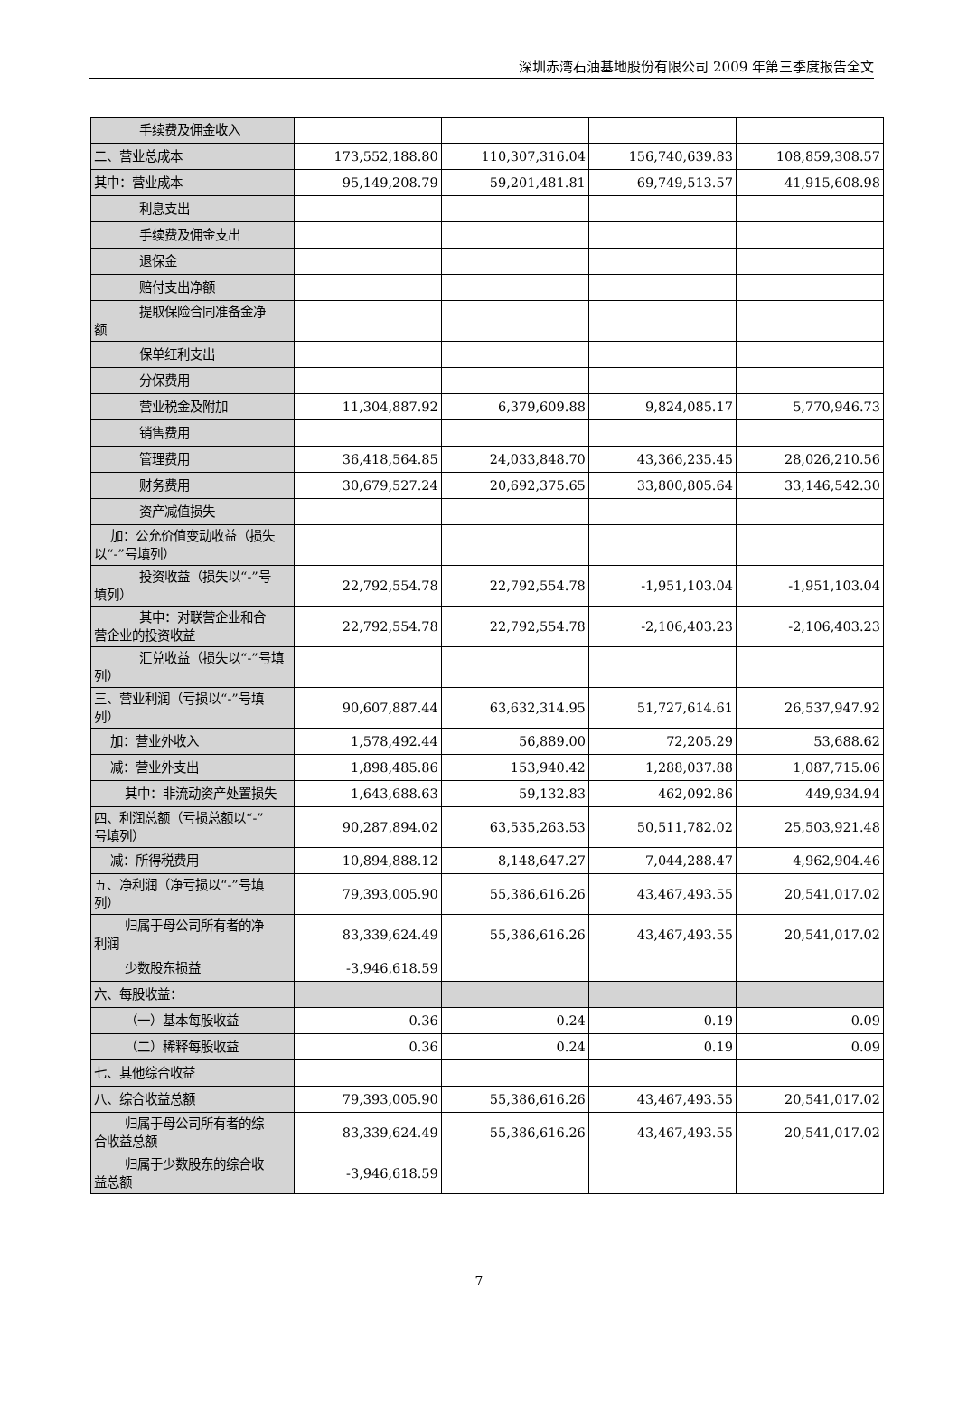深圳赤湾石油基地股份有限公司 2009 年第三季度报告全文
| 手续费及佣金收入 | | | | |
| 二、营业总成本 | 173,552,188.80 | 110,307,316.04 | 156,740,639.83 | 108,859,308.57 |
| 其中：营业成本 | 95,149,208.79 | 59,201,481.81 | 69,749,513.57 | 41,915,608.98 |
| 利息支出 | | | | |
| 手续费及佣金支出 | | | | |
| 退保金 | | | | |
| 赔付支出净额 | | | | |
| 提取保险合同准备金净 额 | | | | |
| 保单红利支出 | | | | |
| 分保费用 | | | | |
| 营业税金及附加 | 11,304,887.92 | 6,379,609.88 | 9,824,085.17 | 5,770,946.73 |
| 销售费用 | | | | |
| 管理费用 | 36,418,564.85 | 24,033,848.70 | 43,366,235.45 | 28,026,210.56 |
| 财务费用 | 30,679,527.24 | 20,692,375.65 | 33,800,805.64 | 33,146,542.30 |
| 资产减值损失 | | | | |
| 加：公允价值变动收益（损失 以“-”号填列） | | | | |
| 投资收益（损失以“-”号 填列） | 22,792,554.78 | 22,792,554.78 | -1,951,103.04 | -1,951,103.04 |
| 其中：对联营企业和合 营企业的投资收益 | 22,792,554.78 | 22,792,554.78 | -2,106,403.23 | -2,106,403.23 |
| 汇兑收益（损失以“-”号填 列） | | | | |
| 三、营业利润（亏损以“-”号填 列） | 90,607,887.44 | 63,632,314.95 | 51,727,614.61 | 26,537,947.92 |
| 加：营业外收入 | 1,578,492.44 | 56,889.00 | 72,205.29 | 53,688.62 |
| 减：营业外支出 | 1,898,485.86 | 153,940.42 | 1,288,037.88 | 1,087,715.06 |
| 其中：非流动资产处置损失 | 1,643,688.63 | 59,132.83 | 462,092.86 | 449,934.94 |
| 四、利润总额（亏损总额以“-” 号填列） | 90,287,894.02 | 63,535,263.53 | 50,511,782.02 | 25,503,921.48 |
| 减：所得税费用 | 10,894,888.12 | 8,148,647.27 | 7,044,288.47 | 4,962,904.46 |
| 五、净利润（净亏损以“-”号填 列） | 79,393,005.90 | 55,386,616.26 | 43,467,493.55 | 20,541,017.02 |
| 归属于母公司所有者的净 利润 | 83,339,624.49 | 55,386,616.26 | 43,467,493.55 | 20,541,017.02 |
| 少数股东损益 | -3,946,618.59 | | | |
| 六、每股收益： | | | | |
| （一）基本每股收益 | 0.36 | 0.24 | 0.19 | 0.09 |
| （二）稀释每股收益 | 0.36 | 0.24 | 0.19 | 0.09 |
| 七、其他综合收益 | | | | |
| 八、综合收益总额 | 79,393,005.90 | 55,386,616.26 | 43,467,493.55 | 20,541,017.02 |
| 归属于母公司所有者的综 合收益总额 | 83,339,624.49 | 55,386,616.26 | 43,467,493.55 | 20,541,017.02 |
| 归属于少数股东的综合收 益总额 | -3,946,618.59 | | | |
7